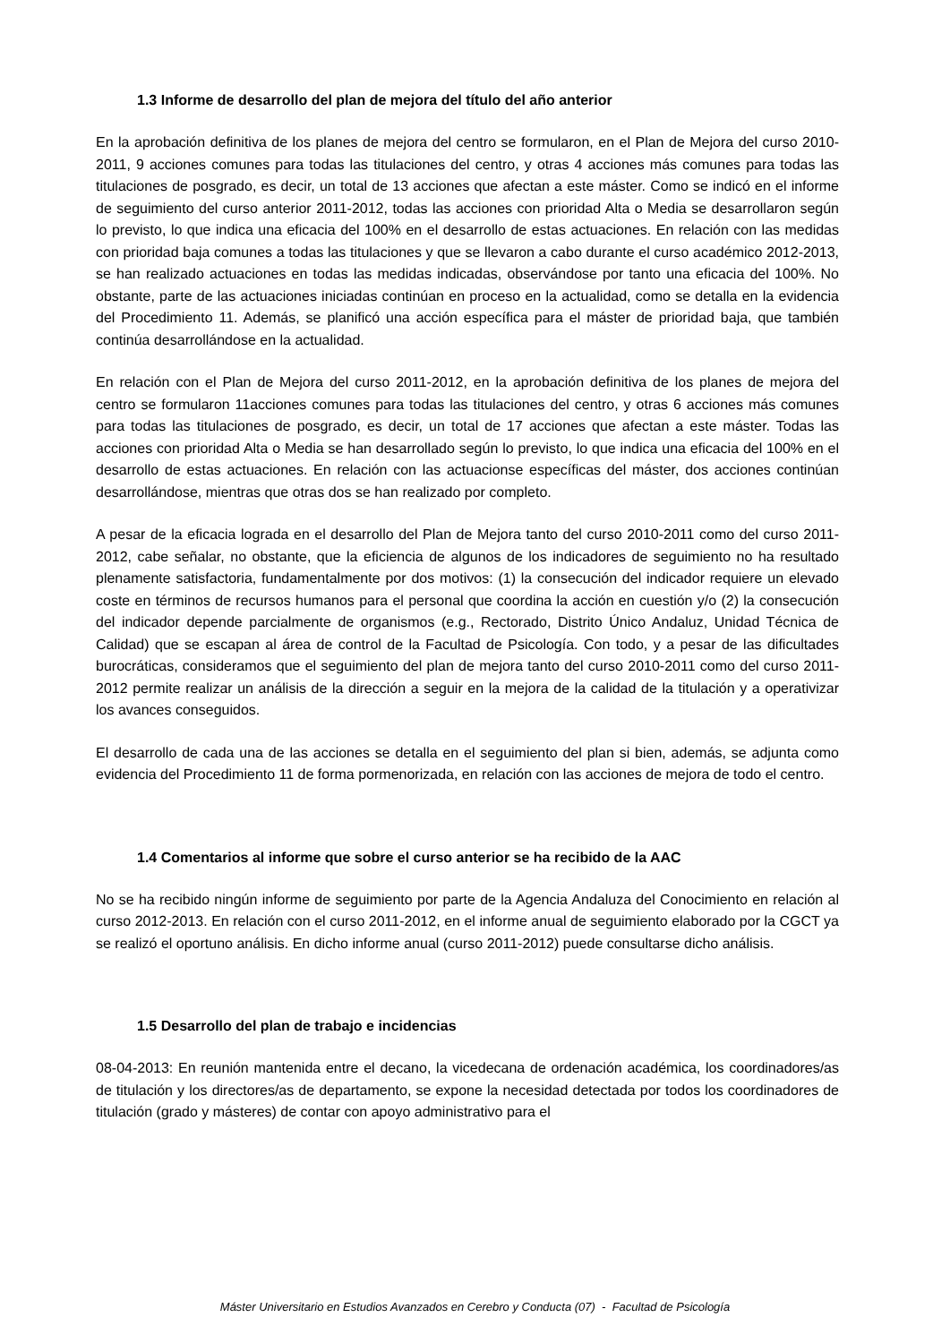1.3 Informe de desarrollo del plan de mejora del título del año anterior
En la aprobación definitiva de los planes de mejora del centro se formularon, en el Plan de Mejora del curso 2010-2011, 9 acciones comunes para todas las titulaciones del centro, y otras 4 acciones más comunes para todas las titulaciones de posgrado, es decir, un total de 13 acciones que afectan a este máster. Como se indicó en el informe de seguimiento del curso anterior 2011-2012, todas las acciones con prioridad Alta o Media se desarrollaron según lo previsto, lo que indica una eficacia del 100% en el desarrollo de estas actuaciones. En relación con las medidas con prioridad baja comunes a todas las titulaciones y que se llevaron a cabo durante el curso académico 2012-2013, se han realizado actuaciones en todas las medidas indicadas, observándose por tanto una eficacia del 100%. No obstante, parte de las actuaciones iniciadas continúan en proceso en la actualidad, como se detalla en la evidencia del Procedimiento 11. Además, se planificó una acción específica para el máster de prioridad baja, que también continúa desarrollándose en la actualidad.
En relación con el Plan de Mejora del curso 2011-2012, en la aprobación definitiva de los planes de mejora del centro se formularon 11acciones comunes para todas las titulaciones del centro, y otras 6 acciones más comunes para todas las titulaciones de posgrado, es decir, un total de 17 acciones que afectan a este máster. Todas las acciones con prioridad Alta o Media se han desarrollado según lo previsto, lo que indica una eficacia del 100% en el desarrollo de estas actuaciones. En relación con las actuacionse específicas del máster, dos acciones continúan desarrollándose, mientras que otras dos se han realizado por completo.
A pesar de la eficacia lograda en el desarrollo del Plan de Mejora tanto del curso 2010-2011 como del curso 2011-2012, cabe señalar, no obstante, que la eficiencia de algunos de los indicadores de seguimiento no ha resultado plenamente satisfactoria, fundamentalmente por dos motivos: (1) la consecución del indicador requiere un elevado coste en términos de recursos humanos para el personal que coordina la acción en cuestión y/o (2) la consecución del indicador depende parcialmente de organismos (e.g., Rectorado, Distrito Único Andaluz, Unidad Técnica de Calidad) que se escapan al área de control de la Facultad de Psicología. Con todo, y a pesar de las dificultades burocráticas, consideramos que el seguimiento del plan de mejora tanto del curso 2010-2011 como del curso 2011-2012 permite realizar un análisis de la dirección a seguir en la mejora de la calidad de la titulación y a operativizar los avances conseguidos.
El desarrollo de cada una de las acciones se detalla en el seguimiento del plan si bien, además, se adjunta como evidencia del Procedimiento 11 de forma pormenorizada, en relación con las acciones de mejora de todo el centro.
1.4 Comentarios al informe que sobre el curso anterior se ha recibido de la AAC
No se ha recibido ningún informe de seguimiento por parte de la Agencia Andaluza del Conocimiento en relación al curso 2012-2013. En relación con el curso 2011-2012, en el informe anual de seguimiento elaborado por la CGCT ya se realizó el oportuno análisis. En dicho informe anual (curso 2011-2012) puede consultarse dicho análisis.
1.5 Desarrollo del plan de trabajo e incidencias
08-04-2013: En reunión mantenida entre el decano, la vicedecana de ordenación académica, los coordinadores/as de titulación y los directores/as de departamento, se expone la necesidad detectada por todos los coordinadores de titulación (grado y másteres) de contar con apoyo administrativo para el
Máster Universitario en Estudios Avanzados en Cerebro y Conducta (07) - Facultad de Psicología